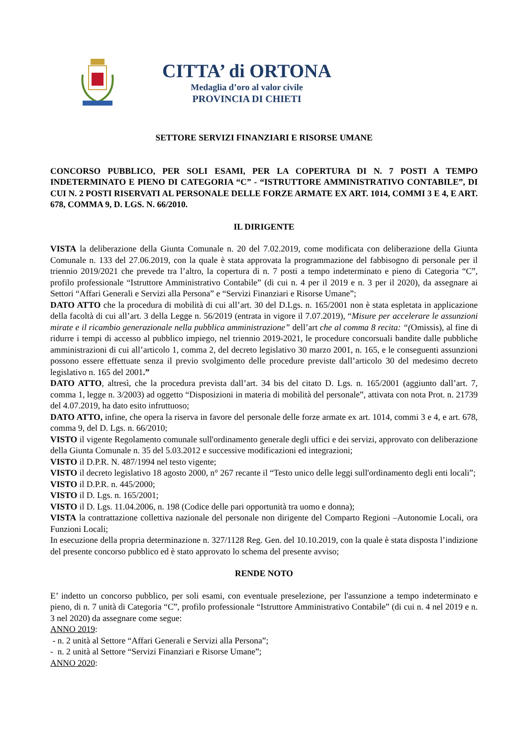CITTA’ di ORTONA
Medaglia d’oro al valor civile
PROVINCIA DI CHIETI
SETTORE SERVIZI FINANZIARI E RISORSE UMANE
CONCORSO PUBBLICO, PER SOLI ESAMI, PER LA COPERTURA DI N. 7 POSTI A TEMPO INDETERMINATO E PIENO DI CATEGORIA “C” - “ISTRUTTORE AMMINISTRATIVO CONTABILE”, DI CUI N. 2 POSTI RISERVATI AL PERSONALE DELLE FORZE ARMATE EX ART. 1014, COMMI 3 E 4, E ART. 678, COMMA 9, D. LGS. N. 66/2010.
IL DIRIGENTE
VISTA la deliberazione della Giunta Comunale n. 20 del 7.02.2019, come modificata con deliberazione della Giunta Comunale n. 133 del 27.06.2019, con la quale è stata approvata la programmazione del fabbisogno di personale per il triennio 2019/2021 che prevede tra l’altro, la copertura di n. 7 posti a tempo indeterminato e pieno di Categoria “C”, profilo professionale “Istruttore Amministrativo Contabile” (di cui n. 4 per il 2019 e n. 3 per il 2020), da assegnare ai Settori “Affari Generali e Servizi alla Persona” e “Servizi Finanziari e Risorse Umane”;
DATO ATTO che la procedura di mobilità di cui all’art. 30 del D.Lgs. n. 165/2001 non è stata espletata in applicazione della facoltà di cui all’art. 3 della Legge n. 56/2019 (entrata in vigore il 7.07.2019), “Misure per accelerare le assunzioni mirate e il ricambio generazionale nella pubblica amministrazione” dell’art che al comma 8 recita: “(Omissis), al fine di ridurre i tempi di accesso al pubblico impiego, nel triennio 2019-2021, le procedure concorsuali bandite dalle pubbliche amministrazioni di cui all’articolo 1, comma 2, del decreto legislativo 30 marzo 2001, n. 165, e le conseguenti assunzioni possono essere effettuate senza il previo svolgimento delle procedure previste dall’articolo 30 del medesimo decreto legislativo n. 165 del 2001.”
DATO ATTO, altresì, che la procedura prevista dall’art. 34 bis del citato D. Lgs. n. 165/2001 (aggiunto dall’art. 7, comma 1, legge n. 3/2003) ad oggetto “Disposizioni in materia di mobilità del personale”, attivata con nota Prot. n. 21739 del 4.07.2019, ha dato esito infruttuoso;
DATO ATTO, infine, che opera la riserva in favore del personale delle forze armate ex art. 1014, commi 3 e 4, e art. 678, comma 9, del D. Lgs. n. 66/2010;
VISTO il vigente Regolamento comunale sull'ordinamento generale degli uffici e dei servizi, approvato con deliberazione della Giunta Comunale n. 35 del 5.03.2012 e successive modificazioni ed integrazioni;
VISTO il D.P.R. N. 487/1994 nel testo vigente;
VISTO il decreto legislativo 18 agosto 2000, n° 267 recante il “Testo unico delle leggi sull'ordinamento degli enti locali”;
VISTO il D.P.R. n. 445/2000;
VISTO il D. Lgs. n. 165/2001;
VISTO il D. Lgs. 11.04.2006, n. 198 (Codice delle pari opportunità tra uomo e donna);
VISTA la contrattazione collettiva nazionale del personale non dirigente del Comparto Regioni –Autonomie Locali, ora Funzioni Locali;
In esecuzione della propria determinazione n. 327/1128 Reg. Gen. del 10.10.2019, con la quale è stata disposta l’indizione del presente concorso pubblico ed è stato approvato lo schema del presente avviso;
RENDE NOTO
E’ indetto un concorso pubblico, per soli esami, con eventuale preselezione, per l'assunzione a tempo indeterminato e pieno, di n. 7 unità di Categoria “C”, profilo professionale “Istruttore Amministrativo Contabile” (di cui n. 4 nel 2019 e n. 3 nel 2020) da assegnare come segue:
ANNO 2019:
- n. 2 unità al Settore “Affari Generali e Servizi alla Persona”;
- n. 2 unità al Settore “Servizi Finanziari e Risorse Umane”;
ANNO 2020: